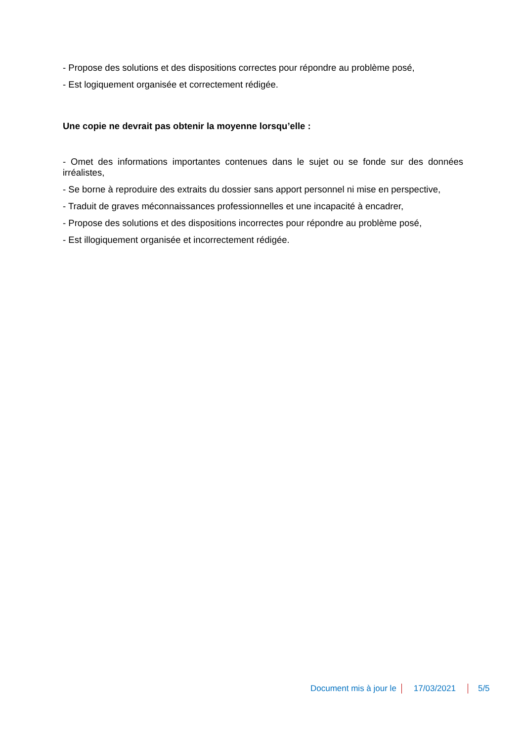- Propose des solutions et des dispositions correctes pour répondre au problème posé,
- Est logiquement organisée et correctement rédigée.
Une copie ne devrait pas obtenir la moyenne lorsqu’elle :
- Omet des informations importantes contenues dans le sujet ou se fonde sur des données irréalistes,
- Se borne à reproduire des extraits du dossier sans apport personnel ni mise en perspective,
- Traduit de graves méconnaissances professionnelles et une incapacité à encadrer,
- Propose des solutions et des dispositions incorrectes pour répondre au problème posé,
- Est illogiquement organisée et incorrectement rédigée.
Document mis à jour le 17/03/2021 5/5